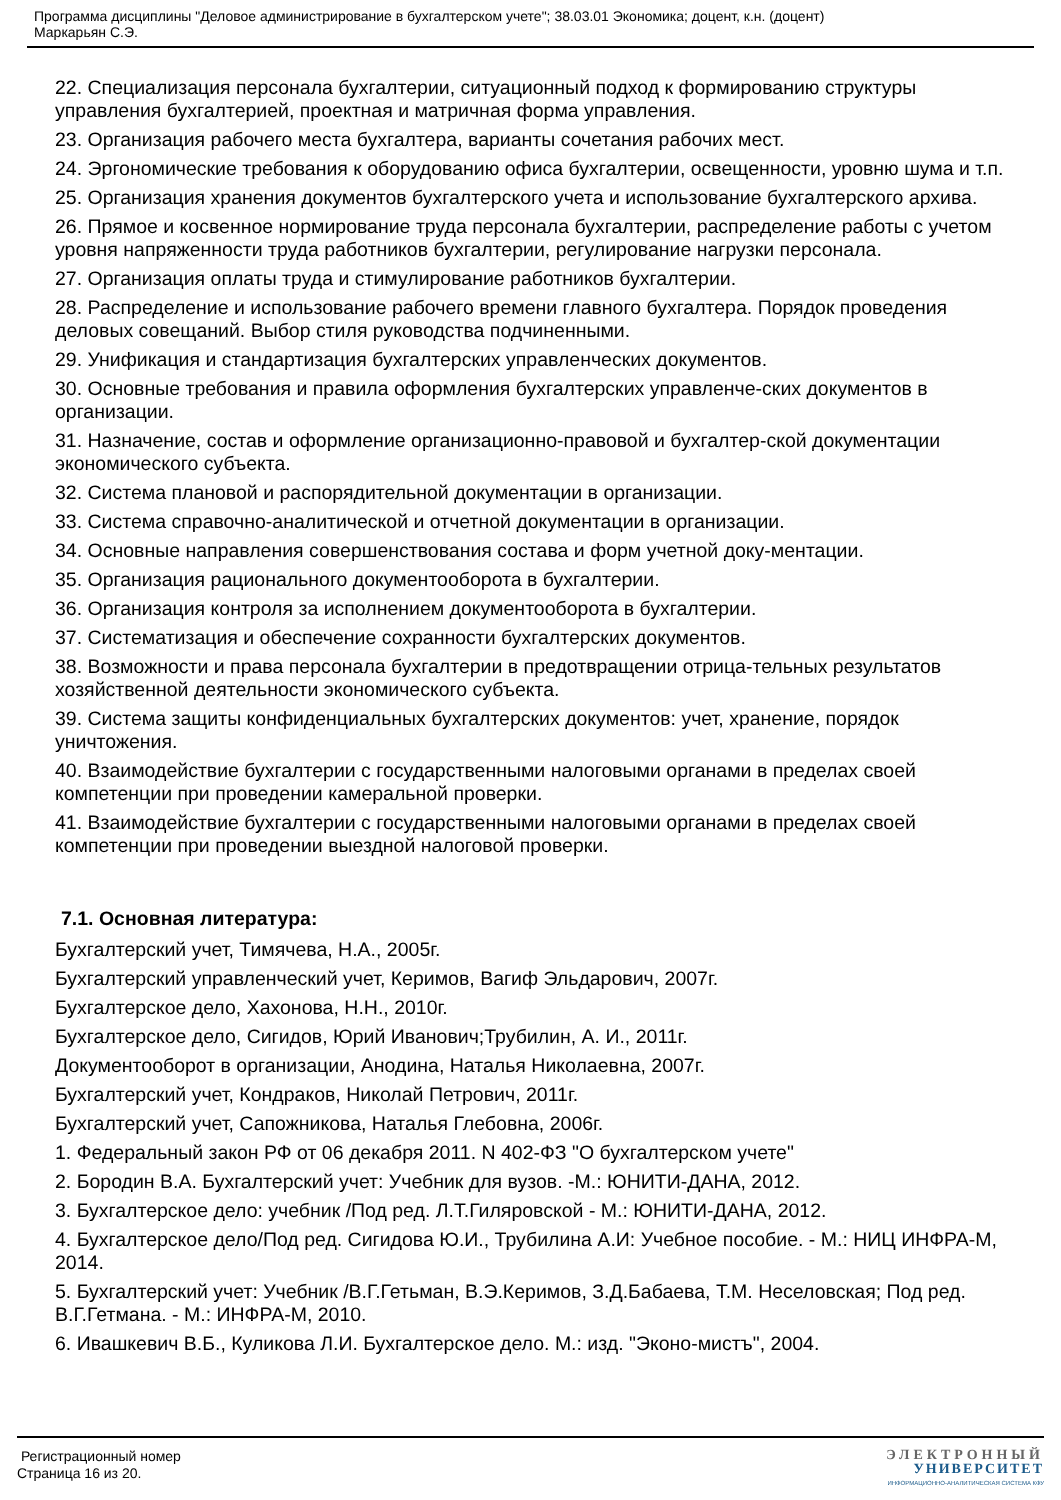Программа дисциплины "Деловое администрирование в бухгалтерском учете"; 38.03.01 Экономика; доцент, к.н. (доцент)
Маркарьян С.Э.
22. Специализация персонала бухгалтерии, ситуационный подход к формированию структуры управления бухгалтерией, проектная и матричная форма управления.
23. Организация рабочего места бухгалтера, варианты сочетания рабочих мест.
24. Эргономические требования к оборудованию офиса бухгалтерии, освещенности, уровню шума и т.п.
25. Организация хранения документов бухгалтерского учета и использование бухгалтерского архива.
26. Прямое и косвенное нормирование труда персонала бухгалтерии, распределение работы с учетом уровня напряженности труда работников бухгалтерии, регулирование нагрузки персонала.
27. Организация оплаты труда и стимулирование работников бухгалтерии.
28. Распределение и использование рабочего времени главного бухгалтера. Порядок проведения деловых совещаний. Выбор стиля руководства подчиненными.
29. Унификация и стандартизация бухгалтерских управленческих документов.
30. Основные требования и правила оформления бухгалтерских управленче-ских документов в организации.
31. Назначение, состав и оформление организационно-правовой и бухгалтер-ской документации экономического субъекта.
32. Система плановой и распорядительной документации в организации.
33. Система справочно-аналитической и отчетной документации в организации.
34. Основные направления совершенствования состава и форм учетной доку-ментации.
35. Организация рационального документооборота в бухгалтерии.
36. Организация контроля за исполнением документооборота в бухгалтерии.
37. Систематизация и обеспечение сохранности бухгалтерских документов.
38. Возможности и права персонала бухгалтерии в предотвращении отрица-тельных результатов хозяйственной деятельности экономического субъекта.
39. Система защиты конфиденциальных бухгалтерских документов: учет, хранение, порядок уничтожения.
40. Взаимодействие бухгалтерии с государственными налоговыми органами в пределах своей компетенции при проведении камеральной проверки.
41. Взаимодействие бухгалтерии с государственными налоговыми органами в пределах своей компетенции при проведении выездной налоговой проверки.
7.1. Основная литература:
Бухгалтерский учет, Тимячева, Н.А., 2005г.
Бухгалтерский управленческий учет, Керимов, Вагиф Эльдарович, 2007г.
Бухгалтерское дело, Хахонова, Н.Н., 2010г.
Бухгалтерское дело, Сигидов, Юрий Иванович;Трубилин, А. И., 2011г.
Документооборот в организации, Анодина, Наталья Николаевна, 2007г.
Бухгалтерский учет, Кондраков, Николай Петрович, 2011г.
Бухгалтерский учет, Сапожникова, Наталья Глебовна, 2006г.
1. Федеральный закон РФ от 06 декабря 2011. N 402-ФЗ "О бухгалтерском учете"
2. Бородин В.А. Бухгалтерский учет: Учебник для вузов. -М.: ЮНИТИ-ДАНА, 2012.
3. Бухгалтерское дело: учебник /Под ред. Л.Т.Гиляровской - М.: ЮНИТИ-ДАНА, 2012.
4. Бухгалтерское дело/Под ред. Сигидова Ю.И., Трубилина А.И: Учебное пособие. - М.: НИЦ ИНФРА-М, 2014.
5. Бухгалтерский учет: Учебник /В.Г.Гетьман, В.Э.Керимов, З.Д.Бабаева, Т.М. Неселовская; Под ред. В.Г.Гетмана. - М.: ИНФРА-М, 2010.
6. Ивашкевич В.Б., Куликова Л.И. Бухгалтерское дело. М.: изд. "Эконо-мистъ", 2004.
Регистрационный номер
Страница 16 из 20.
ЭЛЕКТРОННЫЙ
УНИВЕРСИТЕТ
ИНФОРМАЦИОННО-АНАЛИТИЧЕСКАЯ СИСТЕМА КФУ